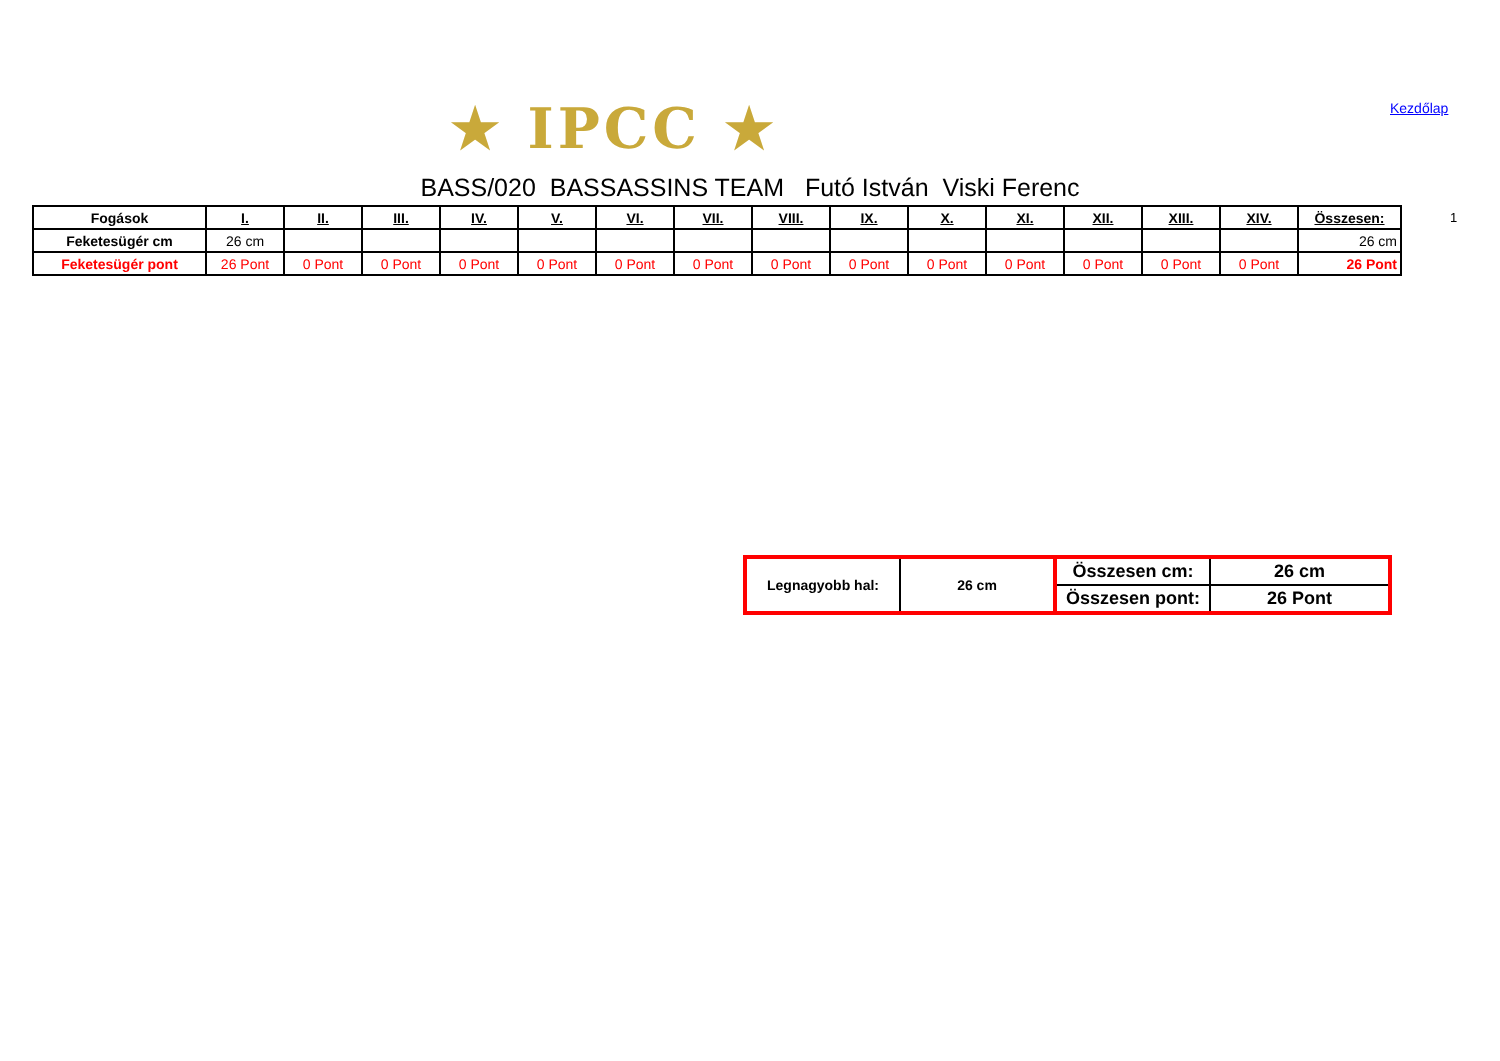★ IPCC ★ Kezdőlap
BASS/020 BASSASSINS TEAM Futó István Viski Ferenc
| Fogások | I. | II. | III. | IV. | V. | VI. | VII. | VIII. | IX. | X. | XI. | XII. | XIII. | XIV. | Összesen: |
| --- | --- | --- | --- | --- | --- | --- | --- | --- | --- | --- | --- | --- | --- | --- | --- |
| Feketesügér cm | 26 cm | | | | | | | | | | | | | | 26 cm |
| Feketesügér pont | 26 Pont | 0 Pont | 0 Pont | 0 Pont | 0 Pont | 0 Pont | 0 Pont | 0 Pont | 0 Pont | 0 Pont | 0 Pont | 0 Pont | 0 Pont | 0 Pont | 26 Pont |
1
| Legnagyobb hal: | 26 cm | Összesen cm: | 26 cm |
| | | Összesen pont: | 26 Pont |